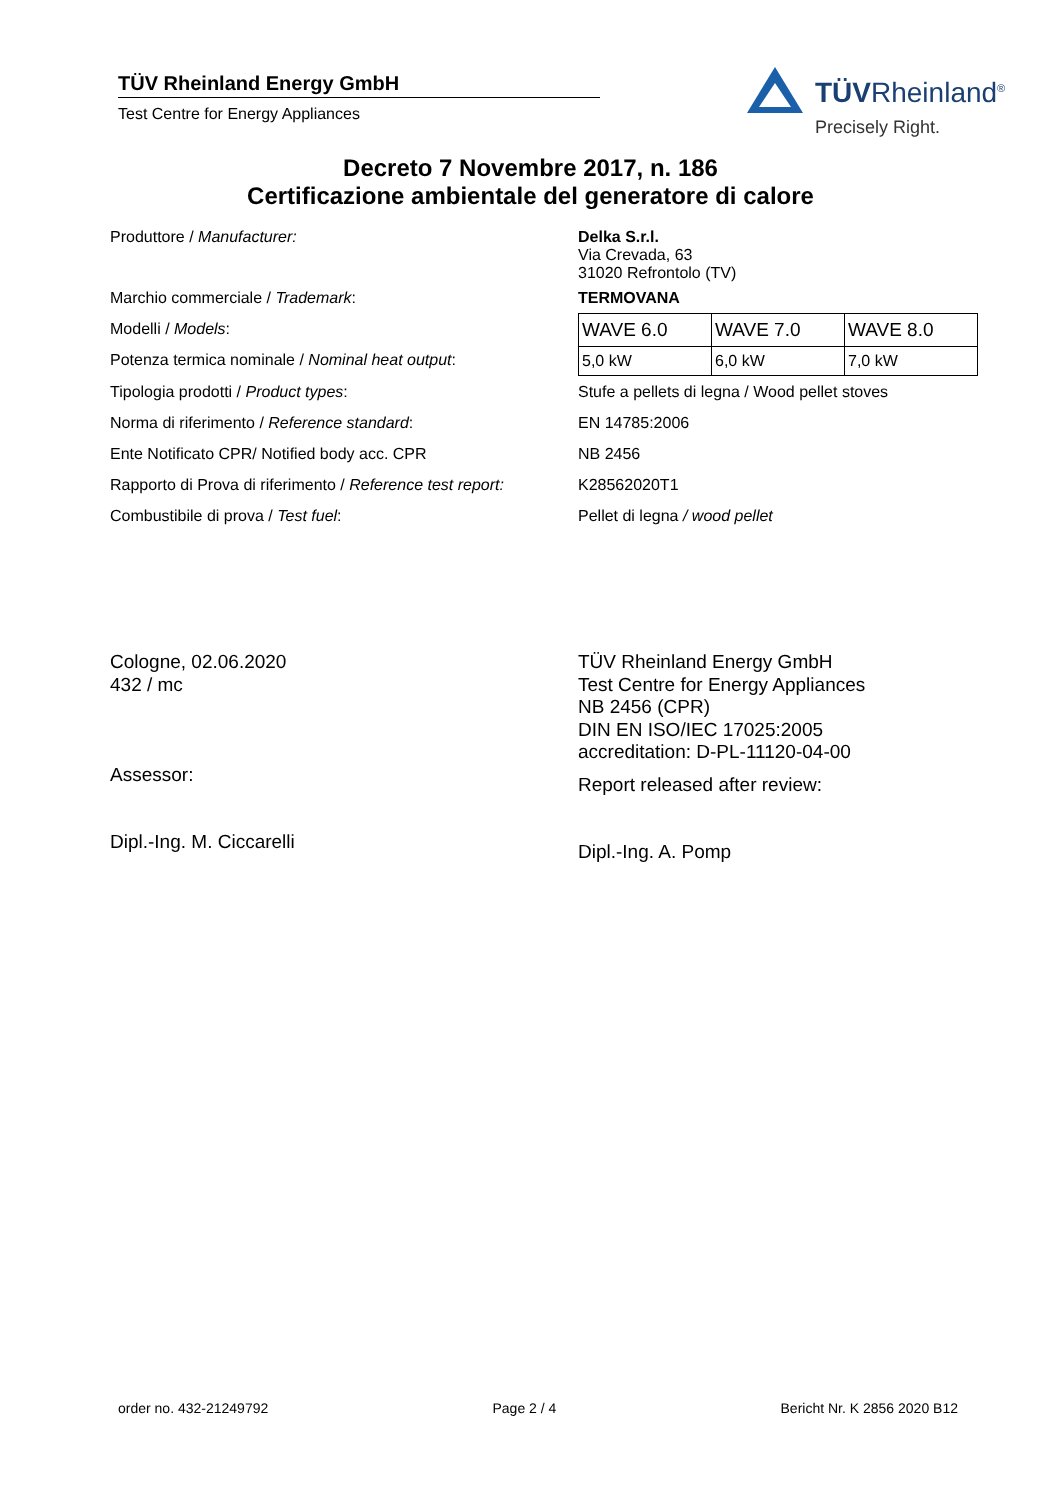TÜV Rheinland Energy GmbH
Test Centre for Energy Appliances
TÜVRheinland<sup>®</sup>
Precisely Right.
Decreto 7 Novembre 2017, n. 186
Certificazione ambientale del generatore di calore
Produttore / Manufacturer: Delka S.r.l.
Via Crevada, 63
31020 Refrontolo (TV)
Marchio commerciale / Trademark: TERMOVANA
Modelli / Models:
Potenza termica nominale / Nominal heat output:
| WAVE 6.0 | WAVE 7.0 | WAVE 8.0 |
| 5,0 kW | 6,0 kW | 7,0 kW |
Tipologia prodotti / Product types:
Stufe a pellets di legna / Wood pellet stoves
Norma di riferimento / Reference standard: EN 14785:2006
Ente Notificato CPR/ Notified body acc. CPR NB 2456
Rapporto di Prova di riferimento / Reference test report:
K28562020T1
Combustibile di prova / Test fuel: Pellet di legna / wood pellet
Cologne, 02.06.2020
432 / mc
Assessor:
Dipl.-Ing. M. Ciccarelli
TÜV Rheinland Energy GmbH
Test Centre for Energy Appliances
NB 2456 (CPR)
DIN EN ISO/IEC 17025:2005
accreditation: D-PL-11120-04-00
Report released after review:
Dipl.-Ing. A. Pomp
order no. 432-21249792 Page 2 / 4 Bericht Nr. K 2856 2020 B12